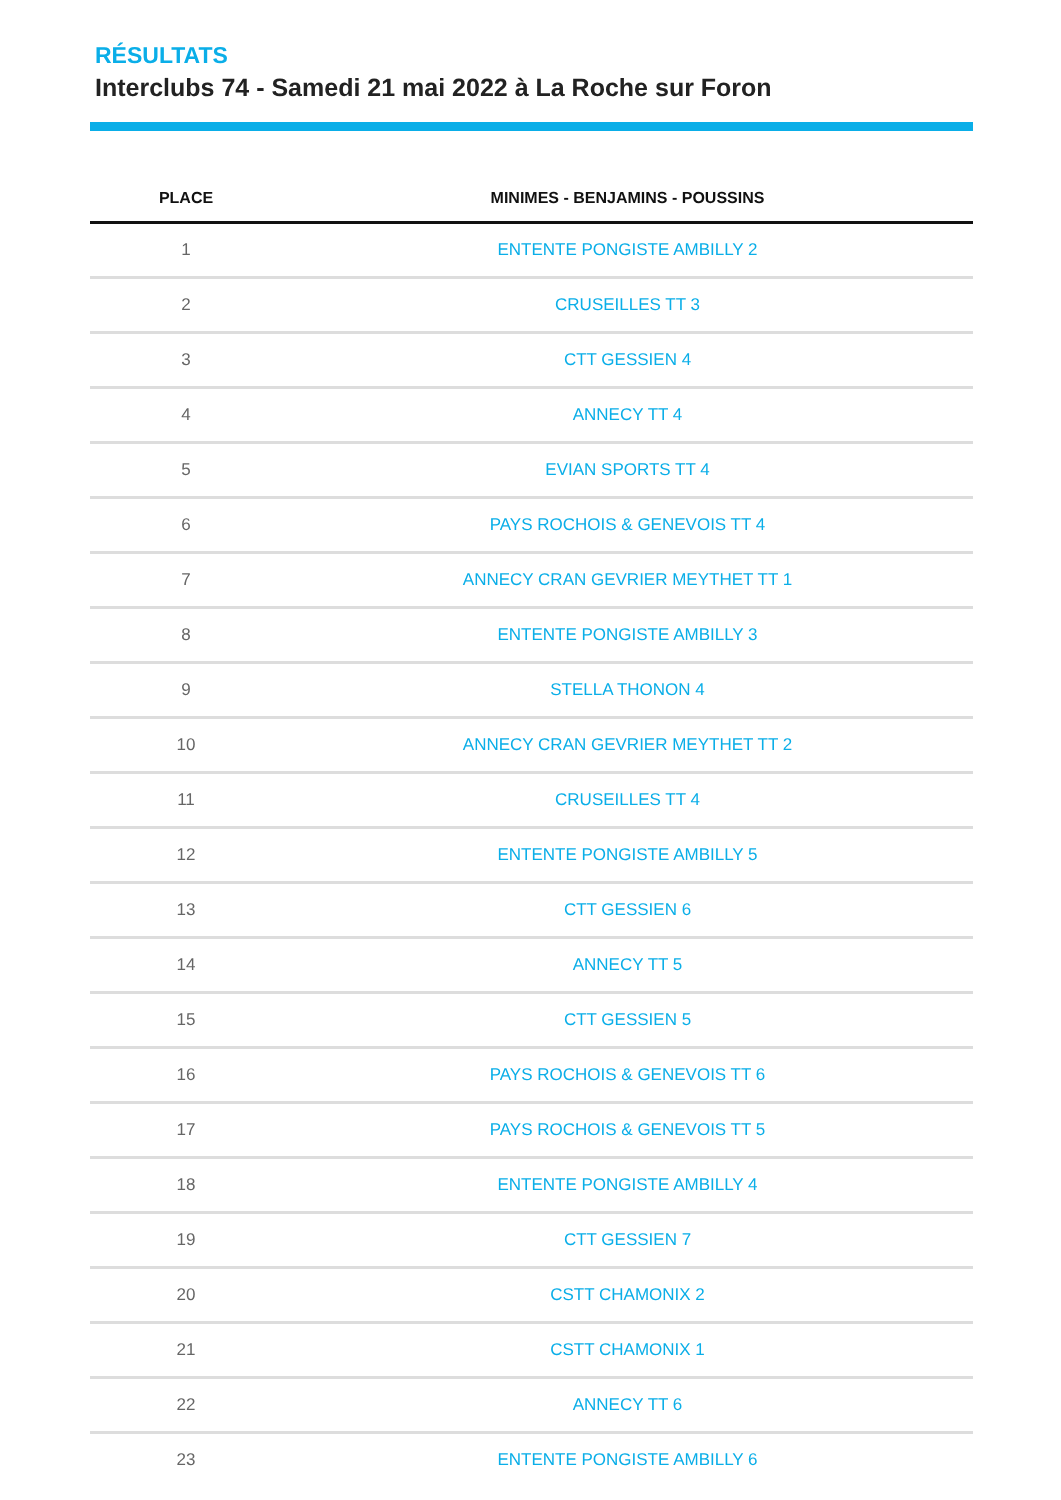RÉSULTATS
Interclubs 74 - Samedi 21 mai 2022 à La Roche sur Foron
| PLACE | MINIMES - BENJAMINS - POUSSINS |
| --- | --- |
| 1 | ENTENTE PONGISTE AMBILLY 2 |
| 2 | CRUSEILLES TT 3 |
| 3 | CTT GESSIEN 4 |
| 4 | ANNECY TT 4 |
| 5 | EVIAN SPORTS TT 4 |
| 6 | PAYS ROCHOIS & GENEVOIS TT 4 |
| 7 | ANNECY CRAN GEVRIER MEYTHET TT 1 |
| 8 | ENTENTE PONGISTE AMBILLY 3 |
| 9 | STELLA THONON 4 |
| 10 | ANNECY CRAN GEVRIER MEYTHET TT 2 |
| 11 | CRUSEILLES TT 4 |
| 12 | ENTENTE PONGISTE AMBILLY 5 |
| 13 | CTT GESSIEN 6 |
| 14 | ANNECY TT 5 |
| 15 | CTT GESSIEN 5 |
| 16 | PAYS ROCHOIS & GENEVOIS TT 6 |
| 17 | PAYS ROCHOIS & GENEVOIS TT 5 |
| 18 | ENTENTE PONGISTE AMBILLY 4 |
| 19 | CTT GESSIEN 7 |
| 20 | CSTT CHAMONIX 2 |
| 21 | CSTT CHAMONIX 1 |
| 22 | ANNECY TT 6 |
| 23 | ENTENTE PONGISTE AMBILLY 6 |